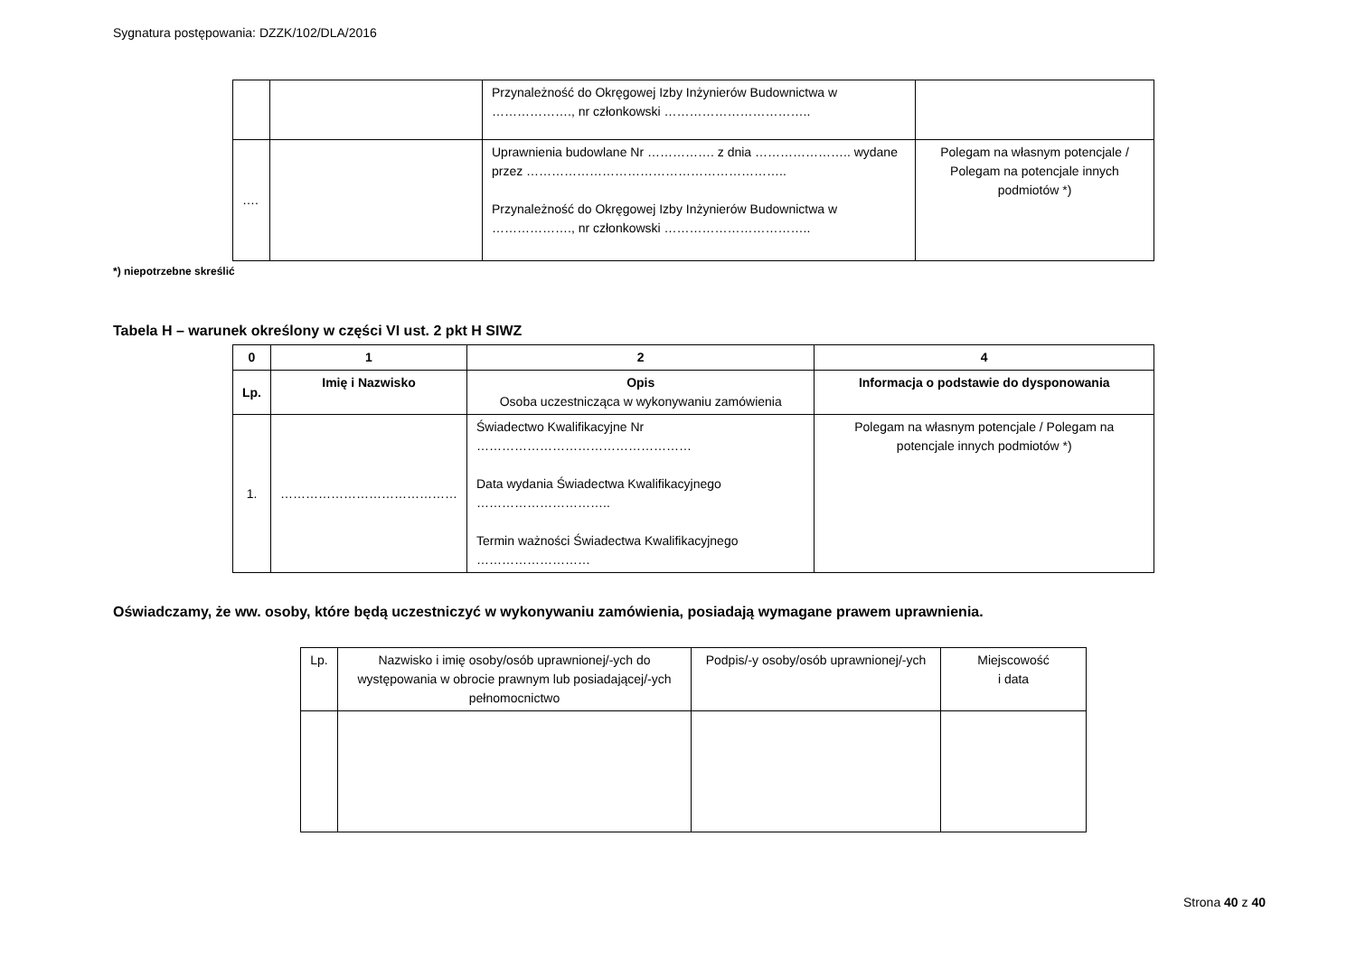Sygnatura postępowania: DZZK/102/DLA/2016
| | | Przynależność do Okręgowej Izby Inżynierów Budownictwa w ………………., nr członkowski …………………………….. | |
| …. | | Uprawnienia budowlane Nr ……………. z dnia ………………….. wydane przez …………………………………………………….. Przynależność do Okręgowej Izby Inżynierów Budownictwa w ………………., nr członkowski …………………………….. | Polegam na własnym potencjale / Polegam na potencjale innych podmiotów *) |
*) niepotrzebne skreślić
Tabela H – warunek określony w części VI ust. 2 pkt H SIWZ
| 0 | 1 | 2 | 4 |
| --- | --- | --- | --- |
| Lp. | Imię i Nazwisko | Opis Osoba uczestnicząca w wykonywaniu zamówienia | Informacja o podstawie do dysponowania |
| 1. | …………………………………… | Świadectwo Kwalifikacyjne Nr …………………………………………… Data wydania Świadectwa Kwalifikacyjnego ………………………….. Termin ważności Świadectwa Kwalifikacyjnego ……………………… | Polegam na własnym potencjale / Polegam na potencjale innych podmiotów *) |
Oświadczamy, że ww. osoby, które będą uczestniczyć w wykonywaniu zamówienia, posiadają wymagane prawem uprawnienia.
| Lp. | Nazwisko i imię osoby/osób uprawnionej/-ych do występowania w obrocie prawnym lub posiadającej/-ych pełnomocnictwo | Podpis/-y osoby/osób uprawnionej/-ych | Miejscowość i data |
Strona 40 z 40